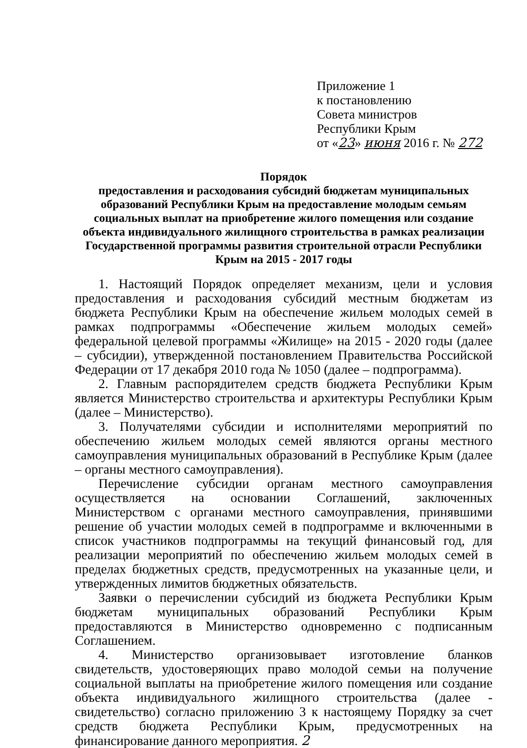Приложение 1
к постановлению
Совета министров
Республики Крым
от «23» июня 2016 г. № 272
Порядок
предоставления и расходования субсидий бюджетам муниципальных образований Республики Крым на предоставление молодым семьям социальных выплат на приобретение жилого помещения или создание объекта индивидуального жилищного строительства в рамках реализации Государственной программы развития строительной отрасли Республики Крым на 2015 - 2017 годы
1. Настоящий Порядок определяет механизм, цели и условия предоставления и расходования субсидий местным бюджетам из бюджета Республики Крым на обеспечение жильем молодых семей в рамках подпрограммы «Обеспечение жильем молодых семей» федеральной целевой программы «Жилище» на 2015 - 2020 годы (далее – субсидии), утвержденной постановлением Правительства Российской Федерации от 17 декабря 2010 года № 1050 (далее – подпрограмма).
2. Главным распорядителем средств бюджета Республики Крым является Министерство строительства и архитектуры Республики Крым (далее – Министерство).
3. Получателями субсидии и исполнителями мероприятий по обеспечению жильем молодых семей являются органы местного самоуправления муниципальных образований в Республике Крым (далее – органы местного самоуправления).
Перечисление субсидии органам местного самоуправления осуществляется на основании Соглашений, заключенных Министерством с органами местного самоуправления, принявшими решение об участии молодых семей в подпрограмме и включенными в список участников подпрограммы на текущий финансовый год, для реализации мероприятий по обеспечению жильем молодых семей в пределах бюджетных средств, предусмотренных на указанные цели, и утвержденных лимитов бюджетных обязательств.
Заявки о перечислении субсидий из бюджета Республики Крым бюджетам муниципальных образований Республики Крым предоставляются в Министерство одновременно с подписанным Соглашением.
4. Министерство организовывает изготовление бланков свидетельств, удостоверяющих право молодой семьи на получение социальной выплаты на приобретение жилого помещения или создание объекта индивидуального жилищного строительства (далее - свидетельство) согласно приложению 3 к настоящему Порядку за счет средств бюджета Республики Крым, предусмотренных на финансирование данного мероприятия. 2